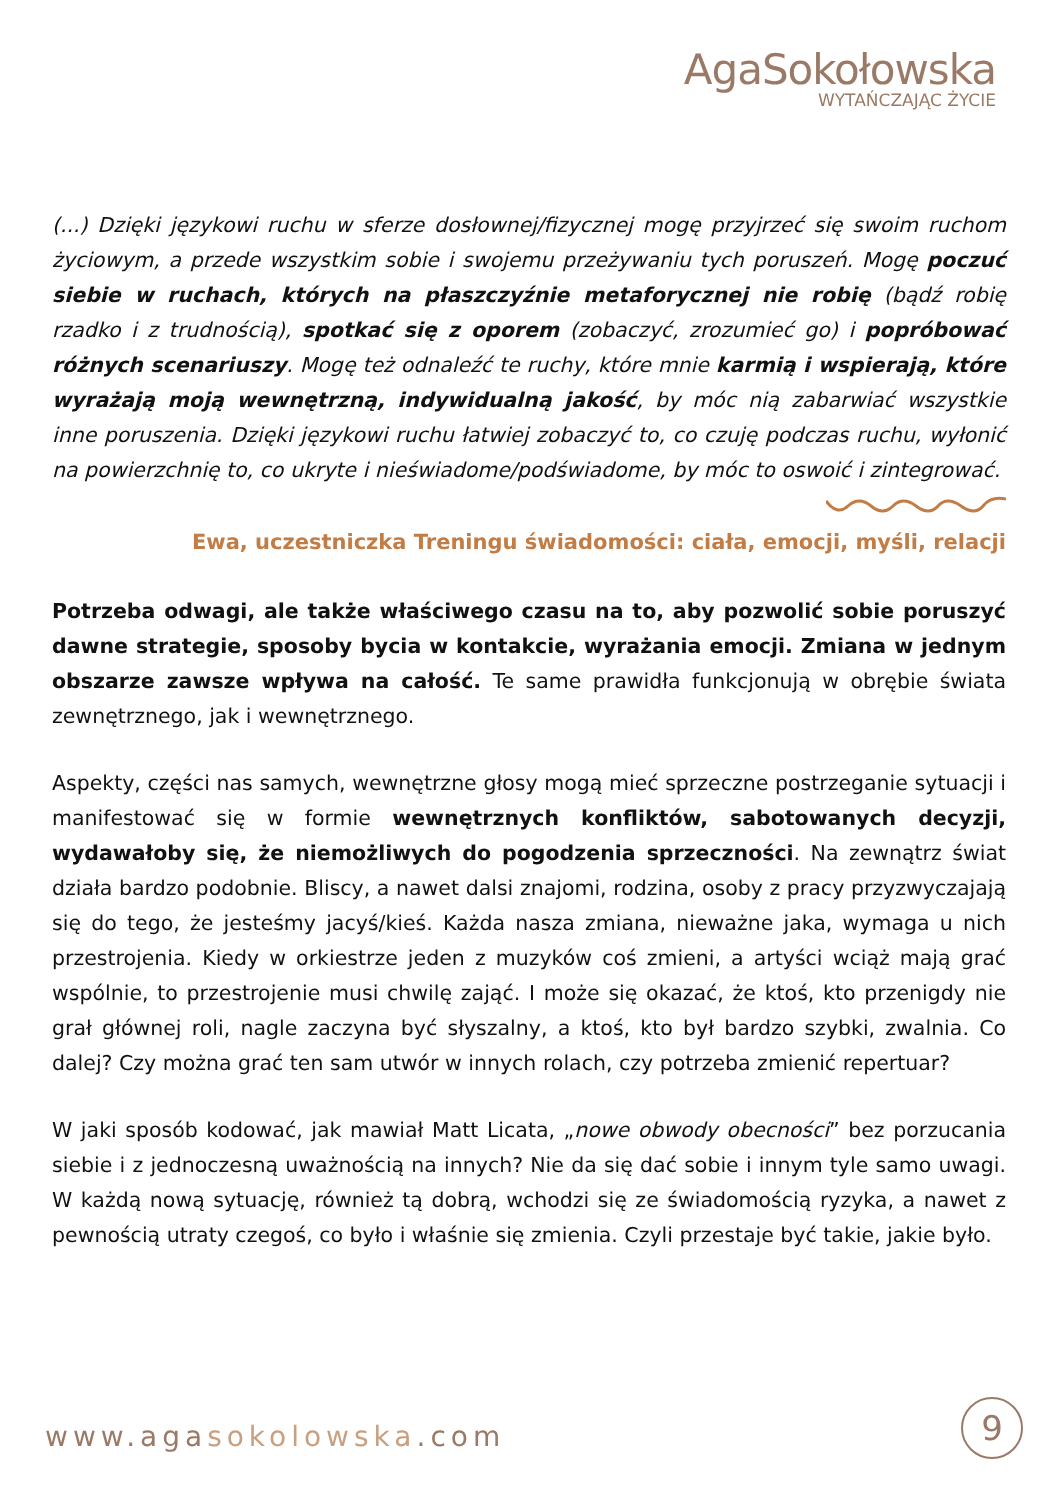AgaSokołowska
WYTAŃCZAJĄC ŻYCIE
(...) Dzięki językowi ruchu w sferze dosłownej/fizycznej mogę przyjrzeć się swoim ruchom życiowym, a przede wszystkim sobie i swojemu przeżywaniu tych poruszeń. Mogę poczuć siebie w ruchach, których na płaszczyźnie metaforycznej nie robię (bądź robię rzadko i z trudnością), spotkać się z oporem (zobaczyć, zrozumieć go) i popróbować różnych scenariuszy. Mogę też odnaleźć te ruchy, które mnie karmią i wspierają, które wyrażają moją wewnętrzną, indywidualną jakość, by móc nią zabarwiać wszystkie inne poruszenia. Dzięki językowi ruchu łatwiej zobaczyć to, co czuję podczas ruchu, wyłonić na powierzchnię to, co ukryte i nieświadome/podświadome, by móc to oswoić i zintegrować.
Ewa, uczestniczka Treningu świadomości: ciała, emocji, myśli, relacji
Potrzeba odwagi, ale także właściwego czasu na to, aby pozwolić sobie poruszyć dawne strategie, sposoby bycia w kontakcie, wyrażania emocji. Zmiana w jednym obszarze zawsze wpływa na całość. Te same prawidła funkcjonują w obrębie świata zewnętrznego, jak i wewnętrznego.
Aspekty, części nas samych, wewnętrzne głosy mogą mieć sprzeczne postrzeganie sytuacji i manifestować się w formie wewnętrznych konfliktów, sabotowanych decyzji, wydawałoby się, że niemożliwych do pogodzenia sprzeczności. Na zewnątrz świat działa bardzo podobnie. Bliscy, a nawet dalsi znajomi, rodzina, osoby z pracy przyzwyczajają się do tego, że jesteśmy jacyś/kieś. Każda nasza zmiana, nieważne jaka, wymaga u nich przestrojenia. Kiedy w orkiestrze jeden z muzyków coś zmieni, a artyści wciąż mają grać wspólnie, to przestrojenie musi chwilę zająć. I może się okazać, że ktoś, kto przenigdy nie grał głównej roli, nagle zaczyna być słyszalny, a ktoś, kto był bardzo szybki, zwalnia. Co dalej? Czy można grać ten sam utwór w innych rolach, czy potrzeba zmienić repertuar?
W jaki sposób kodować, jak mawiał Matt Licata, „nowe obwody obecności” bez porzucania siebie i z jednoczesną uważnością na innych? Nie da się dać sobie i innym tyle samo uwagi. W każdą nową sytuację, również tą dobrą, wchodzi się ze świadomością ryzyka, a nawet z pewnością utraty czegoś, co było i właśnie się zmienia. Czyli przestaje być takie, jakie było.
www.agasokolowska.com 9